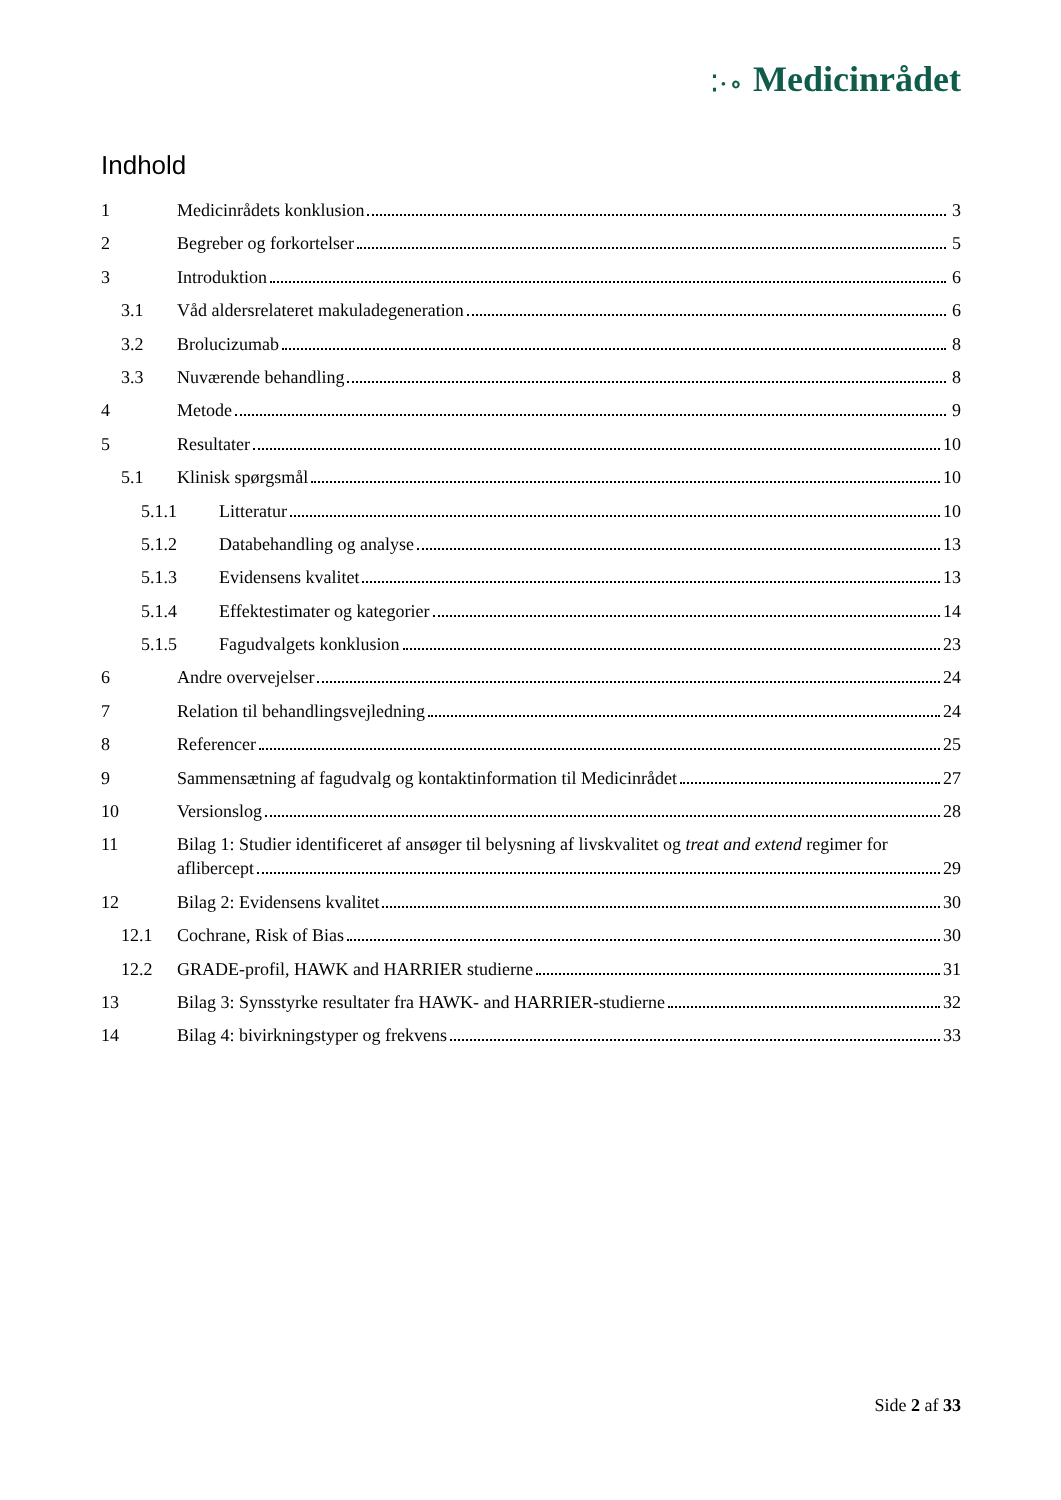⁚·∘ Medicinrådet
Indhold
1 Medicinrådets konklusion 3
2 Begreber og forkortelser 5
3 Introduktion 6
3.1 Våd aldersrelateret makuladegeneration 6
3.2 Brolucizumab 8
3.3 Nuværende behandling 8
4 Metode 9
5 Resultater 10
5.1 Klinisk spørgsmål 10
5.1.1 Litteratur 10
5.1.2 Databehandling og analyse 13
5.1.3 Evidensens kvalitet 13
5.1.4 Effektestimater og kategorier 14
5.1.5 Fagudvalgets konklusion 23
6 Andre overvejelser 24
7 Relation til behandlingsvejledning 24
8 Referencer 25
9 Sammensætning af fagudvalg og kontaktinformation til Medicinrådet 27
10 Versionslog 28
11 Bilag 1: Studier identificeret af ansøger til belysning af livskvalitet og treat and extend regimer for
aflibercept 29
12 Bilag 2: Evidensens kvalitet 30
12.1 Cochrane, Risk of Bias 30
12.2 GRADE-profil, HAWK and HARRIER studierne 31
13 Bilag 3: Synsstyrke resultater fra HAWK- and HARRIER-studierne 32
14 Bilag 4: bivirkningstyper og frekvens 33
Side 2 af 33